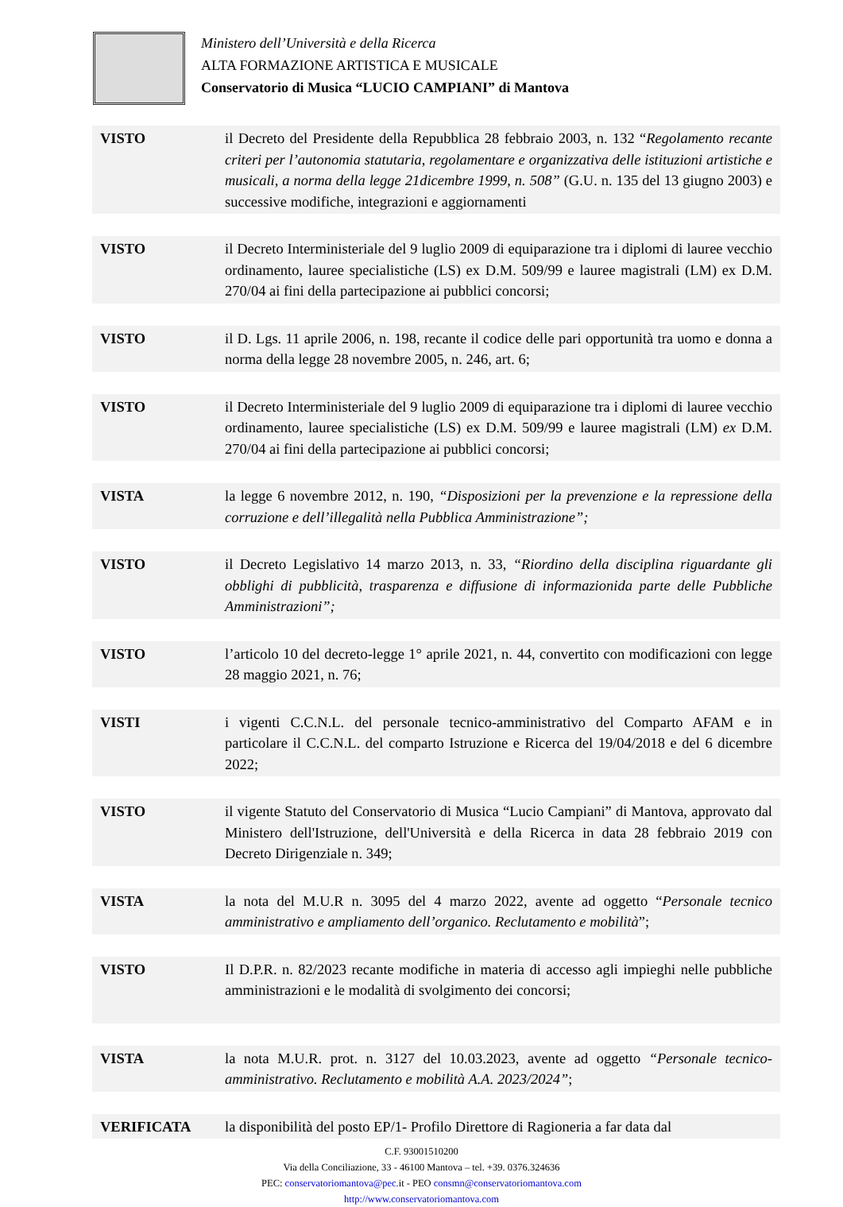Ministero dell’Università e della Ricerca
ALTA FORMAZIONE ARTISTICA E MUSICALE
Conservatorio di Musica “LUCIO CAMPIANI” di Mantova
VISTO il Decreto del Presidente della Repubblica 28 febbraio 2003, n. 132 “Regolamento recante criteri per l’autonomia statutaria, regolamentare e organizzativa delle istituzioni artistiche e musicali, a norma della legge 21dicembre 1999, n. 508” (G.U. n. 135 del 13 giugno 2003) e successive modifiche, integrazioni e aggiornamenti
VISTO il Decreto Interministeriale del 9 luglio 2009 di equiparazione tra i diplomi di lauree vecchio ordinamento, lauree specialistiche (LS) ex D.M. 509/99 e lauree magistrali (LM) ex D.M. 270/04 ai fini della partecipazione ai pubblici concorsi;
VISTO il D. Lgs. 11 aprile 2006, n. 198, recante il codice delle pari opportunità tra uomo e donna a norma della legge 28 novembre 2005, n. 246, art. 6;
VISTO il Decreto Interministeriale del 9 luglio 2009 di equiparazione tra i diplomi di lauree vecchio ordinamento, lauree specialistiche (LS) ex D.M. 509/99 e lauree magistrali (LM) ex D.M. 270/04 ai fini della partecipazione ai pubblici concorsi;
VISTA la legge 6 novembre 2012, n. 190, “Disposizioni per la prevenzione e la repressione della corruzione e dell’illegalità nella Pubblica Amministrazione”;
VISTO il Decreto Legislativo 14 marzo 2013, n. 33, “Riordino della disciplina riguardante gli obblighi di pubblicità, trasparenza e diffusione di informazionida parte delle Pubbliche Amministrazioni”;
VISTO l’articolo 10 del decreto-legge 1° aprile 2021, n. 44, convertito con modificazioni con legge 28 maggio 2021, n. 76;
VISTI i vigenti C.C.N.L. del personale tecnico-amministrativo del Comparto AFAM e in particolare il C.C.N.L. del comparto Istruzione e Ricerca del 19/04/2018 e del 6 dicembre 2022;
VISTO il vigente Statuto del Conservatorio di Musica “Lucio Campiani” di Mantova, approvato dal Ministero dell'Istruzione, dell'Università e della Ricerca in data 28 febbraio 2019 con Decreto Dirigenziale n. 349;
VISTA la nota del M.U.R n. 3095 del 4 marzo 2022, avente ad oggetto “Personale tecnico amministrativo e ampliamento dell’organico. Reclutamento e mobilità”;
VISTO Il D.P.R. n. 82/2023 recante modifiche in materia di accesso agli impieghi nelle pubbliche amministrazioni e le modalità di svolgimento dei concorsi;
VISTA la nota M.U.R. prot. n. 3127 del 10.03.2023, avente ad oggetto “Personale tecnico-amministrativo. Reclutamento e mobilità A.A. 2023/2024”;
VERIFICATA la disponibilità del posto EP/1- Profilo Direttore di Ragioneria a far data dal
C.F. 93001510200
Via della Conciliazione, 33 - 46100 Mantova – tel. +39. 0376.324636
PEC: conservatoriomantova@pec. it - PEO consmn@conservatoriomantova.com
http://www.conservatoriomantova.com